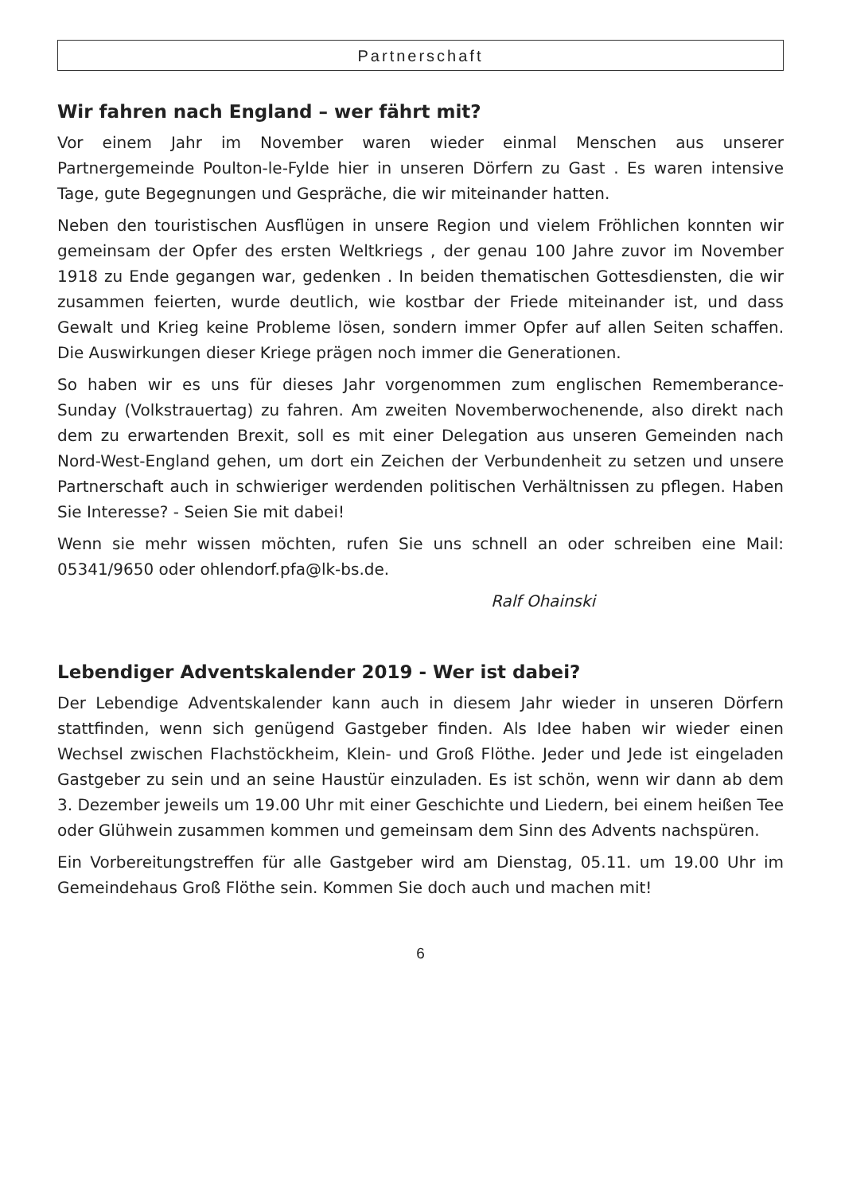Partnerschaft
Wir fahren nach England – wer fährt mit?
Vor einem Jahr im November waren wieder einmal Menschen aus unserer Partnergemeinde Poulton-le-Fylde hier in unseren Dörfern zu Gast . Es waren intensive Tage, gute Begegnungen und Gespräche, die wir miteinander hatten.
Neben den touristischen Ausflügen in unsere Region und vielem Fröhlichen konnten wir gemeinsam der Opfer des ersten Weltkriegs , der genau 100 Jahre zuvor im November 1918 zu Ende gegangen war, gedenken . In beiden thematischen Gottesdiensten, die wir zusammen feierten, wurde deutlich, wie kostbar der Friede miteinander ist, und dass Gewalt und Krieg keine Probleme lösen, sondern immer Opfer auf allen Seiten schaffen. Die Auswirkungen dieser Kriege prägen noch immer die Generationen.
So haben wir es uns für dieses Jahr vorgenommen zum englischen Rememberance-Sunday (Volkstrauertag) zu fahren. Am zweiten Novemberwochenende, also direkt nach dem zu erwartenden Brexit, soll es mit einer Delegation aus unseren Gemeinden nach Nord-West-England gehen, um dort ein Zeichen der Verbundenheit zu setzen und unsere Partnerschaft auch in schwieriger werdenden politischen Verhältnissen zu pflegen. Haben Sie Interesse? - Seien Sie mit dabei!
Wenn sie mehr wissen möchten, rufen Sie uns schnell an oder schreiben eine Mail: 05341/9650 oder ohlendorf.pfa@lk-bs.de.
Ralf Ohainski
Lebendiger Adventskalender 2019 - Wer ist dabei?
Der Lebendige Adventskalender kann auch in diesem Jahr wieder in unseren Dörfern stattfinden, wenn sich genügend Gastgeber finden. Als Idee haben wir wieder einen Wechsel zwischen Flachstöckheim, Klein- und Groß Flöthe. Jeder und Jede ist eingeladen Gastgeber zu sein und an seine Haustür einzuladen. Es ist schön, wenn wir dann ab dem 3. Dezember jeweils um 19.00 Uhr mit einer Geschichte und Liedern, bei einem heißen Tee oder Glühwein zusammen kommen und gemeinsam dem Sinn des Advents nachspüren.
Ein Vorbereitungstreffen für alle Gastgeber wird am Dienstag, 05.11. um 19.00 Uhr im Gemeindehaus Groß Flöthe sein. Kommen Sie doch auch und machen mit!
6